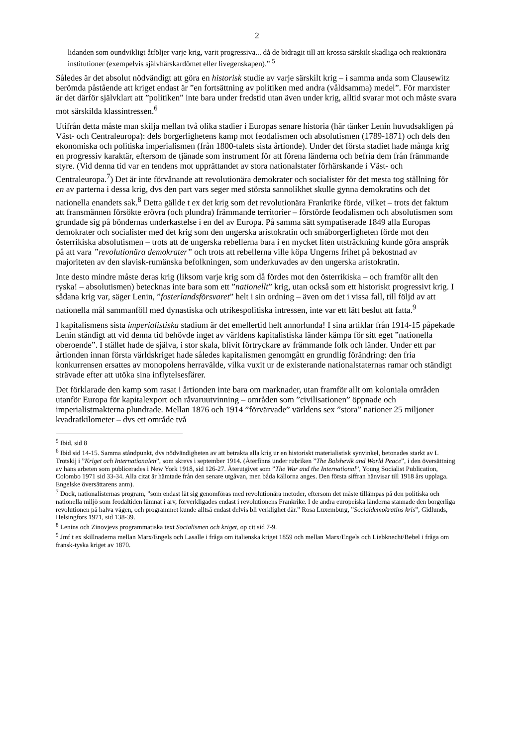2
lidanden som oundvikligt åtföljer varje krig, varit progressiva... då de bidragit till att krossa särskilt skadliga och reaktionära institutioner (exempelvis självhärskardömet eller livegenskapen).” <sup>5</sup>
Således är det absolut nödvändigt att göra en historisk studie av varje särskilt krig – i samma anda som Clausewitz berömda påstående att kriget endast är ”en fortsättning av politiken med andra (våldsamma) medel”. För marxister är det därför självklart att ”politiken” inte bara under fredstid utan även under krig, alltid svarar mot och måste svara mot särskilda klassintressen.<sup>6</sup>
Utifrån detta måste man skilja mellan två olika stadier i Europas senare historia (här tänker Lenin huvudsakligen på Väst- och Centraleuropa): dels borgerlighetens kamp mot feodalismen och absolutismen (1789-1871) och dels den ekonomiska och politiska imperialismen (från 1800-talets sista årtionde). Under det första stadiet hade många krig en progressiv karaktär, eftersom de tjänade som instrument för att förena länderna och befria dem från främmande styre. (Vid denna tid var en tendens mot upprättandet av stora nationalstater förhärskande i Väst- och Centraleuropa.<sup>7</sup>) Det är inte förvånande att revolutionära demokrater och socialister för det mesta tog ställning för en av parterna i dessa krig, dvs den part vars seger med största sannolikhet skulle gynna demokratins och det nationella enandets sak.<sup>8</sup> Detta gällde t ex det krig som det revolutionära Frankrike förde, vilket – trots det faktum att fransmännen försökte erövra (och plundra) främmande territorier – förstörde feodalismen och absolutismen som grundade sig på böndernas underkastelse i en del av Europa. På samma sätt sympatiserade 1849 alla Europas demokrater och socialister med det krig som den ungerska aristokratin och småborgerligheten förde mot den österrikiska absolutismen – trots att de ungerska rebellerna bara i en mycket liten utsträckning kunde göra anspråk på att vara ”revolutionära demokrater” och trots att rebellerna ville köpa Ungerns frihet på bekostnad av majoriteten av den slavisk-rumänska befolkningen, som underkuvades av den ungerska aristokratin.
Inte desto mindre måste deras krig (liksom varje krig som då fördes mot den österrikiska – och framför allt den ryska! – absolutismen) betecknas inte bara som ett ”nationellt” krig, utan också som ett historiskt progressivt krig. I sådana krig var, säger Lenin, ”fosterlandsförsvaret” helt i sin ordning – även om det i vissa fall, till följd av att nationella mål sammanföll med dynastiska och utrikespolitiska intressen, inte var ett lätt beslut att fatta.<sup>9</sup>
I kapitalismens sista imperialistiska stadium är det emellertid helt annorlunda! I sina artiklar från 1914-15 påpekade Lenin ständigt att vid denna tid behövde inget av världens kapitalistiska länder kämpa för sitt eget ”nationella oberoende”. I stället hade de själva, i stor skala, blivit förtryckare av främmande folk och länder. Under ett par årtionden innan första världskriget hade således kapitalismen genomgått en grundlig förändring: den fria konkurrensen ersattes av monopolens herravälde, vilka vuxit ur de existerande nationalstaternas ramar och ständigt strävade efter att utöka sina inflytelsesfärer.
Det förklarade den kamp som rasat i årtionden inte bara om marknader, utan framför allt om koloniala områden utanför Europa för kapitalexport och råvaruutvinning – områden som ”civilisationen” öppnade och imperialistmakterna plundrade. Mellan 1876 och 1914 ”förvärvade” världens sex ”stora” nationer 25 miljoner kvadratkilometer – dvs ett område två
<sup>5</sup> Ibid, sid 8
<sup>6</sup> Ibid sid 14-15. Samma ståndpunkt, dvs nödvändigheten av att betrakta alla krig ur en historiskt materialistisk synvinkel, betonades starkt av L Trotskij i ”Kriget och Internationalen”, som skrevs i september 1914. (Återfinns under rubriken ”The Bolshevik and World Peace”, i den översättning av hans arbeten som publicerades i New York 1918, sid 126-27. Återutgivet som ”The War and the International”, Young Socialist Publication, Colombo 1971 sid 33-34. Alla citat är hämtade från den senare utgåvan, men båda källorna anges. Den första siffran hänvisar till 1918 års upplaga. Engelske översättarens anm).
<sup>7</sup> Dock, nationalisternas program, ”som endast lät sig genomföras med revolutionära metoder, eftersom det måste tillämpas på den politiska och nationella miljö som feodaltiden lämnat i arv, förverkligades endast i revolutionens Frankrike. I de andra europeiska länderna stannade den borgerliga revolutionen på halva vägen, och programmet kunde alltså endast delvis bli verklighet där.” Rosa Luxemburg, ”Socialdemokratins kris”, Gidlunds, Helsingfors 1971, sid 138-39.
<sup>8</sup> Lenins och Zinovjevs programmatiska text Socialismen och kriget, op cit sid 7-9.
<sup>9</sup> Jmf t ex skillnaderna mellan Marx/Engels och Lasalle i fråga om italienska kriget 1859 och mellan Marx/Engels och Liebknecht/Bebel i fråga om fransk-tyska kriget av 1870.